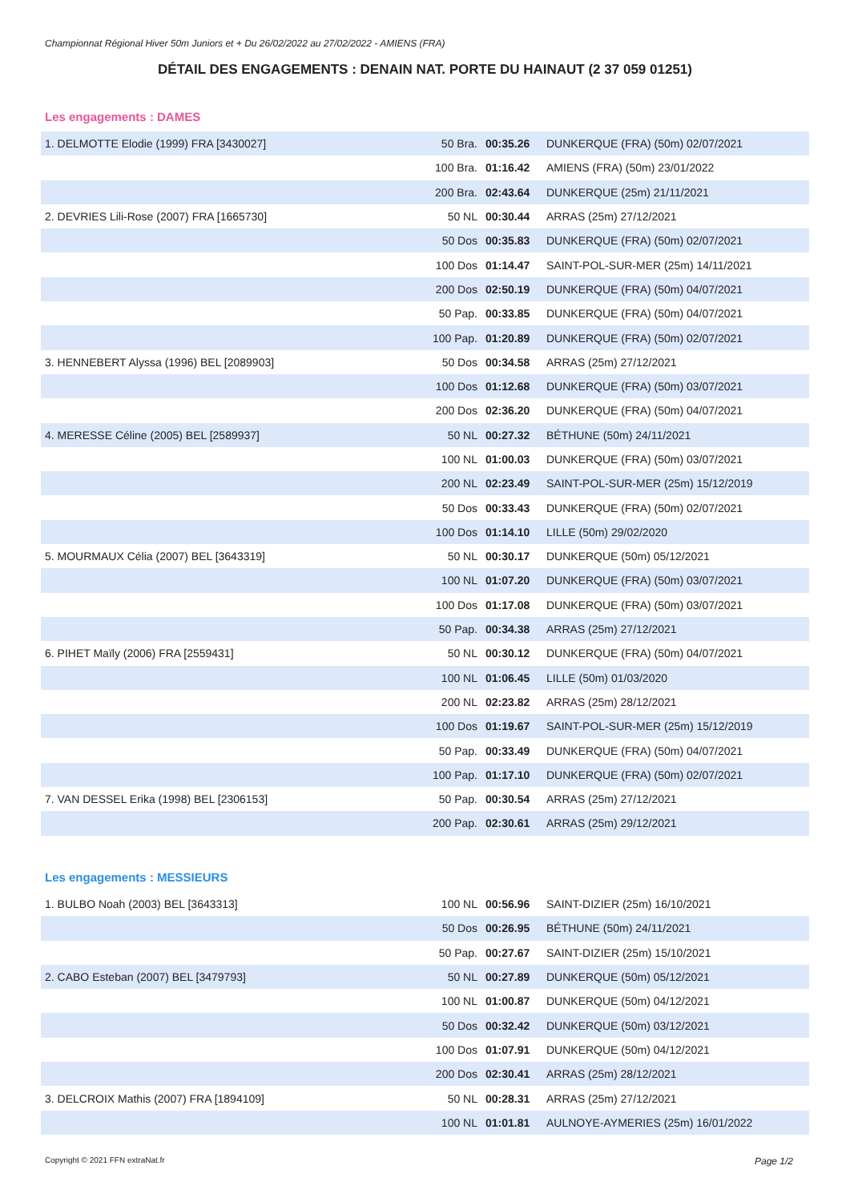Championnat Régional Hiver 50m Juniors et + Du 26/02/2022 au 27/02/2022 - AMIENS (FRA)
DÉTAIL DES ENGAGEMENTS : DENAIN NAT. PORTE DU HAINAUT (2 37 059 01251)
Les engagements : DAMES
| 1. DELMOTTE Elodie (1999) FRA [3430027] | 50 Bra. | 00:35.26 | DUNKERQUE (FRA) (50m) 02/07/2021 |
| | 100 Bra. | 01:16.42 | AMIENS (FRA) (50m) 23/01/2022 |
| | 200 Bra. | 02:43.64 | DUNKERQUE (25m) 21/11/2021 |
| 2. DEVRIES Lili-Rose (2007) FRA [1665730] | 50 NL | 00:30.44 | ARRAS (25m) 27/12/2021 |
| | 50 Dos | 00:35.83 | DUNKERQUE (FRA) (50m) 02/07/2021 |
| | 100 Dos | 01:14.47 | SAINT-POL-SUR-MER (25m) 14/11/2021 |
| | 200 Dos | 02:50.19 | DUNKERQUE (FRA) (50m) 04/07/2021 |
| | 50 Pap. | 00:33.85 | DUNKERQUE (FRA) (50m) 04/07/2021 |
| | 100 Pap. | 01:20.89 | DUNKERQUE (FRA) (50m) 02/07/2021 |
| 3. HENNEBERT Alyssa (1996) BEL [2089903] | 50 Dos | 00:34.58 | ARRAS (25m) 27/12/2021 |
| | 100 Dos | 01:12.68 | DUNKERQUE (FRA) (50m) 03/07/2021 |
| | 200 Dos | 02:36.20 | DUNKERQUE (FRA) (50m) 04/07/2021 |
| 4. MERESSE Céline (2005) BEL [2589937] | 50 NL | 00:27.32 | BÉTHUNE (50m) 24/11/2021 |
| | 100 NL | 01:00.03 | DUNKERQUE (FRA) (50m) 03/07/2021 |
| | 200 NL | 02:23.49 | SAINT-POL-SUR-MER (25m) 15/12/2019 |
| | 50 Dos | 00:33.43 | DUNKERQUE (FRA) (50m) 02/07/2021 |
| | 100 Dos | 01:14.10 | LILLE (50m) 29/02/2020 |
| 5. MOURMAUX Célia (2007) BEL [3643319] | 50 NL | 00:30.17 | DUNKERQUE (50m) 05/12/2021 |
| | 100 NL | 01:07.20 | DUNKERQUE (FRA) (50m) 03/07/2021 |
| | 100 Dos | 01:17.08 | DUNKERQUE (FRA) (50m) 03/07/2021 |
| | 50 Pap. | 00:34.38 | ARRAS (25m) 27/12/2021 |
| 6. PIHET Maïly (2006) FRA [2559431] | 50 NL | 00:30.12 | DUNKERQUE (FRA) (50m) 04/07/2021 |
| | 100 NL | 01:06.45 | LILLE (50m) 01/03/2020 |
| | 200 NL | 02:23.82 | ARRAS (25m) 28/12/2021 |
| | 100 Dos | 01:19.67 | SAINT-POL-SUR-MER (25m) 15/12/2019 |
| | 50 Pap. | 00:33.49 | DUNKERQUE (FRA) (50m) 04/07/2021 |
| | 100 Pap. | 01:17.10 | DUNKERQUE (FRA) (50m) 02/07/2021 |
| 7. VAN DESSEL Erika (1998) BEL [2306153] | 50 Pap. | 00:30.54 | ARRAS (25m) 27/12/2021 |
| | 200 Pap. | 02:30.61 | ARRAS (25m) 29/12/2021 |
Les engagements : MESSIEURS
| 1. BULBO Noah (2003) BEL [3643313] | 100 NL | 00:56.96 | SAINT-DIZIER (25m) 16/10/2021 |
| | 50 Dos | 00:26.95 | BÉTHUNE (50m) 24/11/2021 |
| | 50 Pap. | 00:27.67 | SAINT-DIZIER (25m) 15/10/2021 |
| 2. CABO Esteban (2007) BEL [3479793] | 50 NL | 00:27.89 | DUNKERQUE (50m) 05/12/2021 |
| | 100 NL | 01:00.87 | DUNKERQUE (50m) 04/12/2021 |
| | 50 Dos | 00:32.42 | DUNKERQUE (50m) 03/12/2021 |
| | 100 Dos | 01:07.91 | DUNKERQUE (50m) 04/12/2021 |
| | 200 Dos | 02:30.41 | ARRAS (25m) 28/12/2021 |
| 3. DELCROIX Mathis (2007) FRA [1894109] | 50 NL | 00:28.31 | ARRAS (25m) 27/12/2021 |
| | 100 NL | 01:01.81 | AULNOYE-AYMERIES (25m) 16/01/2022 |
Copyright © 2021 FFN extraNat.fr Page 1/2